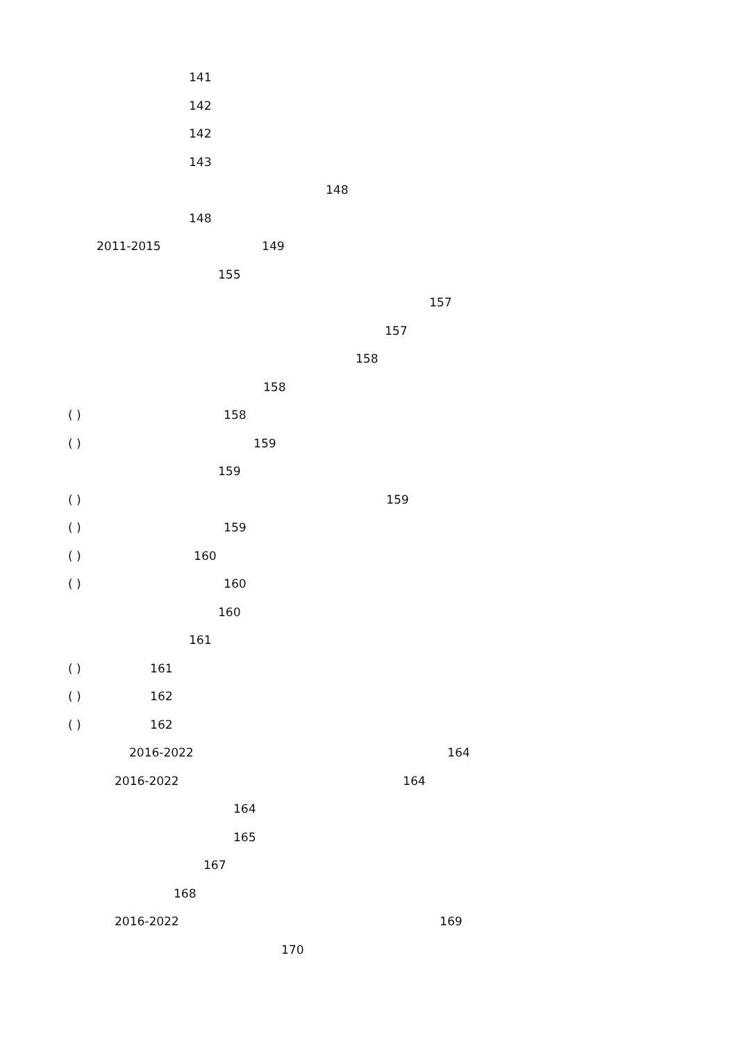141
142
142
143
148
148
2011-2015 149
155
157
157
158
158
( ) 158
( ) 159
159
( ) 159
( ) 159
( ) 160
( ) 160
160
161
( ) 161
( ) 162
( ) 162
2016-2022 164
2016-2022 164
164
165
167
168
2016-2022 169
170